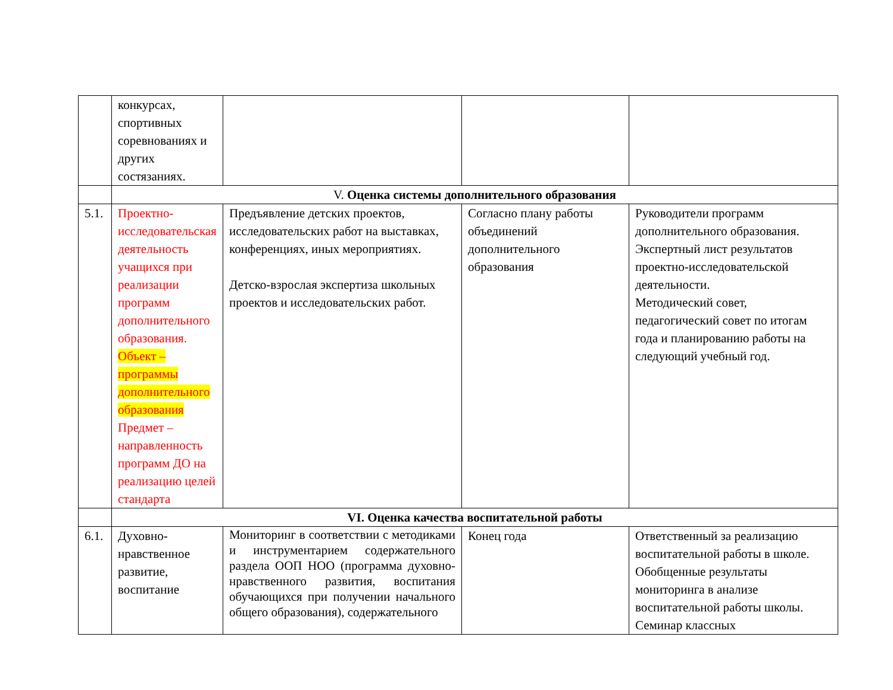| | конкурсах, спортивных соревнованиях и других состязаниях. | | | |
| | V. Оценка системы дополнительного образования | | | |
| 5.1. | Проектно-исследовательская деятельность учащихся при реализации программ дополнительного образования. Объект – программы дополнительного образования Предмет – направленность программ ДО на реализацию целей стандарта | Предъявление детских проектов, исследовательских работ на выставках, конференциях, иных мероприятиях. Детско-взрослая экспертиза школьных проектов и исследовательских работ. | Согласно плану работы объединений дополнительного образования | Руководители программ дополнительного образования. Экспертный лист результатов проектно-исследовательской деятельности. Методический совет, педагогический совет по итогам года и планированию работы на следующий учебный год. |
| | VI. Оценка качества воспитательной работы | | | |
| 6.1. | Духовно-нравственное развитие, воспитание | Мониторинг в соответствии с методиками и инструментарием содержательного раздела ООП НОО (программа духовно-нравственного развития, воспитания обучающихся при получении начального общего образования), содержательного | Конец года | Ответственный за реализацию воспитательной работы в школе. Обобщенные результаты мониторинга в анализе воспитательной работы школы. Семинар классных |